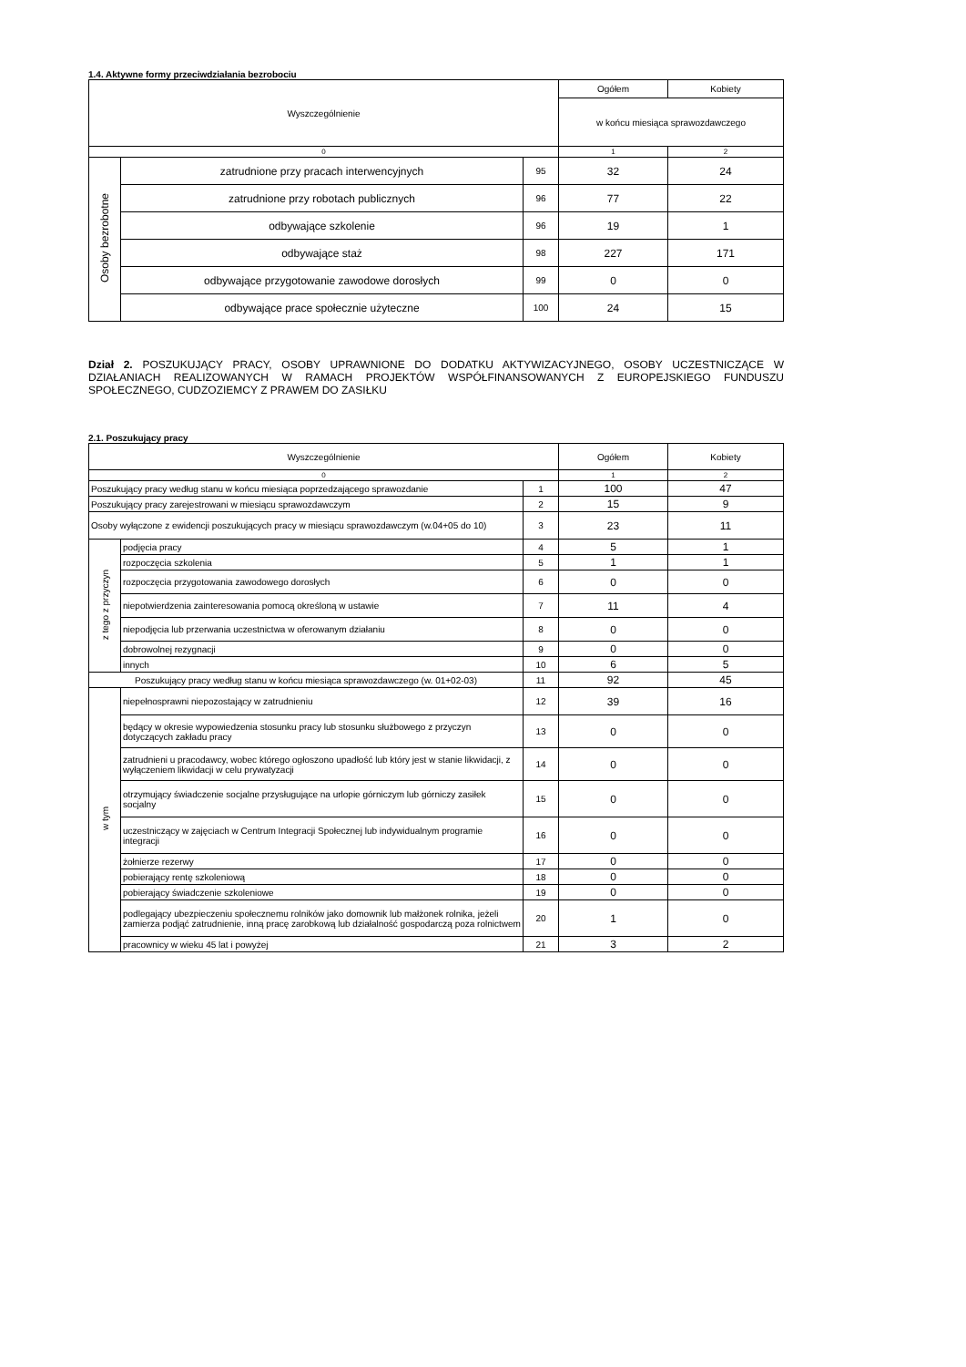1.4. Aktywne formy przeciwdziałania bezrobociu
| Wyszczególnienie | | | Ogółem | Kobiety |
| --- | --- | --- | --- | --- |
| | | | w końcu miesiąca sprawozdawczego | |
| 0 | | | 1 | 2 |
| Osoby bezrobotne | zatrudnione przy pracach interwencyjnych | 95 | 32 | 24 |
| | zatrudnione przy robotach publicznych | 96 | 77 | 22 |
| | odbywające szkolenie | 96 | 19 | 1 |
| | odbywające staż | 98 | 227 | 171 |
| | odbywające przygotowanie zawodowe dorosłych | 99 | 0 | 0 |
| | odbywające prace społecznie użyteczne | 100 | 24 | 15 |
Dział 2. POSZUKUJĄCY PRACY, OSOBY UPRAWNIONE DO DODATKU AKTYWIZACYJNEGO, OSOBY UCZESTNICZĄCE W DZIAŁANIACH REALIZOWANYCH W RAMACH PROJEKTÓW WSPÓŁFINANSOWANYCH Z EUROPEJSKIEGO FUNDUSZU SPOŁECZNEGO, CUDZOZIEMCY Z PRAWEM DO ZASIŁKU
2.1. Poszukujący pracy
| Wyszczególnienie | | | Ogółem | Kobiety |
| --- | --- | --- | --- | --- |
| 0 | | | 1 | 2 |
| Poszukujący pracy według stanu w końcu miesiąca poprzedzającego sprawozdanie | | 1 | 100 | 47 |
| Poszukujący pracy zarejestrowani w miesiącu sprawozdawczym | | 2 | 15 | 9 |
| Osoby wyłączone z ewidencji poszukujących pracy w miesiącu sprawozdawczym (w.04+05 do 10) | | 3 | 23 | 11 |
| z tego z przyczyn | podjęcia pracy | 4 | 5 | 1 |
| | rozpoczęcia szkolenia | 5 | 1 | 1 |
| | rozpoczęcia przygotowania zawodowego dorosłych | 6 | 0 | 0 |
| | niepotwierdzenia zainteresowania pomocą określoną w ustawie | 7 | 11 | 4 |
| | niepodjęcia lub przerwania uczestnictwa w oferowanym działaniu | 8 | 0 | 0 |
| | dobrowolnej rezygnacji | 9 | 0 | 0 |
| | innych | 10 | 6 | 5 |
| Poszukujący pracy według stanu w końcu miesiąca sprawozdawczego (w. 01+02-03) | | 11 | 92 | 45 |
| w tym | niepełnosprawni niepozostający w zatrudnieniu | 12 | 39 | 16 |
| | będący w okresie wypowiedzenia stosunku pracy lub stosunku służbowego z przyczyn dotyczących zakładu pracy | 13 | 0 | 0 |
| | zatrudnieni u pracodawcy, wobec którego ogłoszono upadłość lub który jest w stanie likwidacji, z wyłączeniem likwidacji w celu prywatyzacji | 14 | 0 | 0 |
| | otrzymujący świadczenie socjalne przysługujące na urlopie górniczym lub górniczy zasiłek socjalny | 15 | 0 | 0 |
| | uczestniczący w zajęciach w Centrum Integracji Społecznej lub indywidualnym programie integracji | 16 | 0 | 0 |
| | żołnierze rezerwy | 17 | 0 | 0 |
| | pobierający rentę szkoleniową | 18 | 0 | 0 |
| | pobierający świadczenie szkoleniowe | 19 | 0 | 0 |
| | podlegający ubezpieczeniu społecznemu rolników jako domownik lub małżonek rolnika, jeżeli zamierza podjąć zatrudnienie, inną pracę zarobkową lub działalność gospodarczą poza rolnictwem | 20 | 1 | 0 |
| | pracownicy w wieku 45 lat i powyżej | 21 | 3 | 2 |